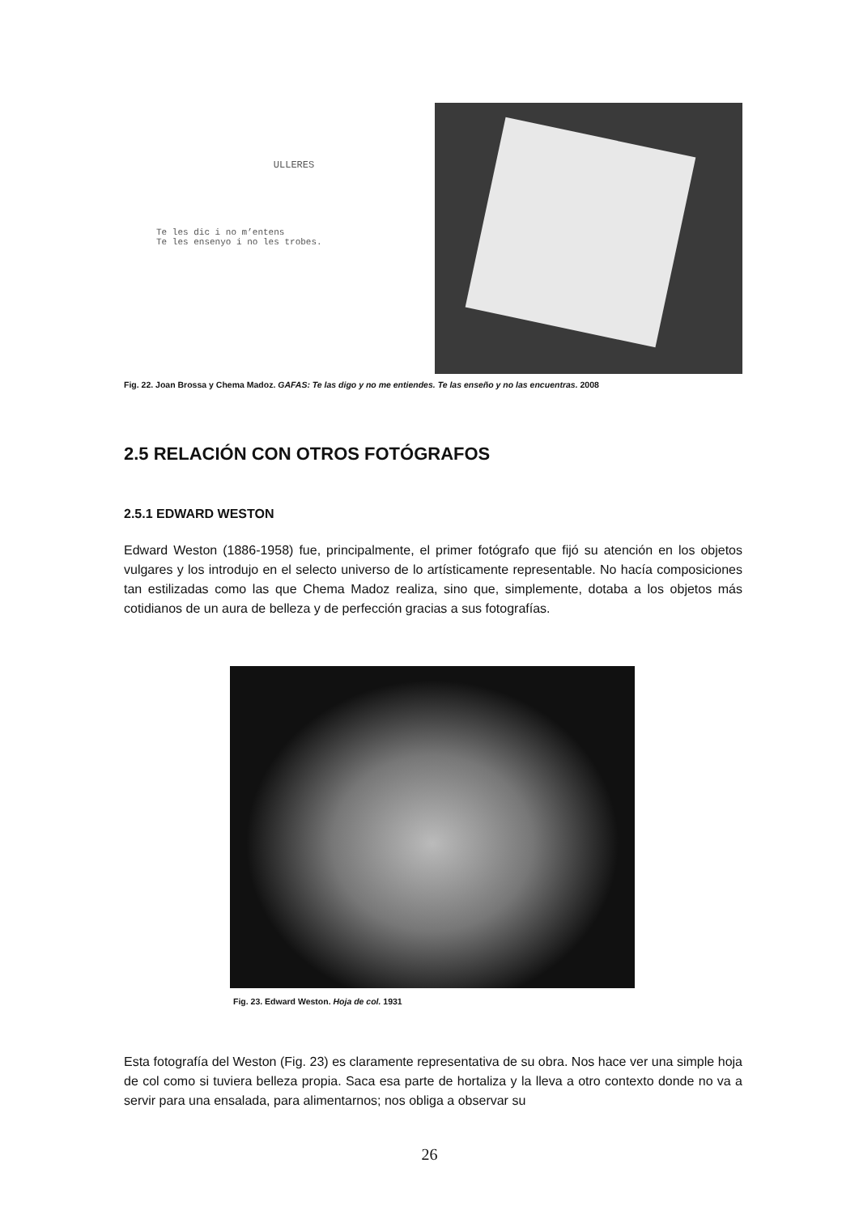ULLERES
Te les dic i no m’entens
Te les ensenyo i no les trobes.
Fig. 22. Joan Brossa y Chema Madoz. GAFAS: Te las digo y no me entiendes. Te las enseño y no las encuentras. 2008
2.5 RELACIÓN CON OTROS FOTÓGRAFOS
2.5.1 EDWARD WESTON
Edward Weston (1886-1958) fue, principalmente, el primer fotógrafo que fijó su atención en los objetos vulgares y los introdujo en el selecto universo de lo artísticamente representable. No hacía composiciones tan estilizadas como las que Chema Madoz realiza, sino que, simplemente, dotaba a los objetos más cotidianos de un aura de belleza y de perfección gracias a sus fotografías.
Fig. 23. Edward Weston. Hoja de col. 1931
Esta fotografía del Weston (Fig. 23) es claramente representativa de su obra. Nos hace ver una simple hoja de col como si tuviera belleza propia. Saca esa parte de hortaliza y la lleva a otro contexto donde no va a servir para una ensalada, para alimentarnos; nos obliga a observar su
26